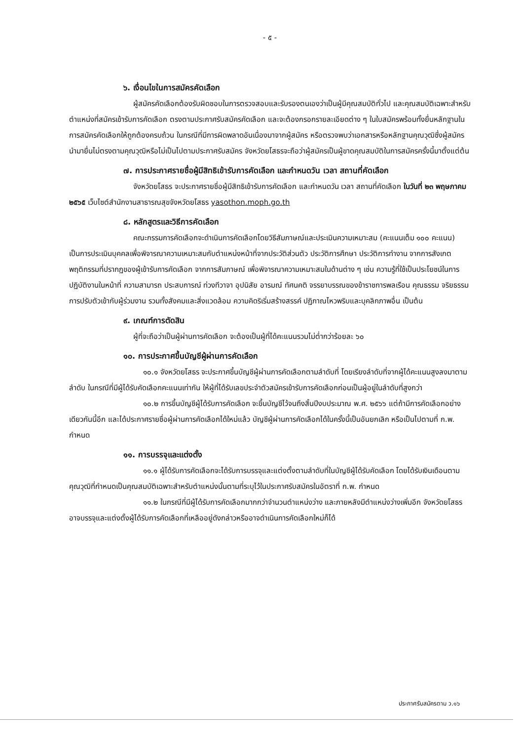- ๕ -
๖. เงื่อนไขในการสมัครคัดเลือก
ผู้สมัครคัดเลือกต้องรับผิดชอบในการตรวจสอบและรับรองตนเองว่าเป็นผู้มีคุณสมบัติทั่วไป และคุณสมบัติเฉพาะสำหรับตำแหน่งที่สมัครเข้ารับการคัดเลือก ตรงตามประกาศรับสมัครคัดเลือก และจะต้องกรอกรายละเอียดต่าง ๆ ในใบสมัครพร้อมทั้งยื่นหลักฐานในการสมัครคัดเลือกให้ถูกต้องครบถ้วน ในกรณีที่มีการผิดพลาดอันเนื่องมาจากผู้สมัคร หรือตรวจพบว่าเอกสารหรือหลักฐานคุณวุฒิซึ่งผู้สมัครนำมายื่นไม่ตรงตามคุณวุฒิหรือไม่เป็นไปตามประกาศรับสมัคร จังหวัดยโสธรจะถือว่าผู้สมัครเป็นผู้ขาดคุณสมบัติในการสมัครครั้งนี้มาตั้งแต่ต้น
๗. การประกาศรายชื่อผู้มีสิทธิเข้ารับการคัดเลือก และกำหนดวัน เวลา สถานที่คัดเลือก
จังหวัดยโสธร จะประกาศรายชื่อผู้มีสิทธิเข้ารับการคัดเลือก และกำหนดวัน เวลา สถานที่คัดเลือก ในวันที่ ๒๓ พฤษภาคม ๒๕๖๕ เว็บไซต์สำนักงานสาธารณสุขจังหวัดยโสธร yasothon.moph.go.th
๘. หลักสูตรและวิธีการคัดเลือก
คณะกรรมการคัดเลือกจะดำเนินการคัดเลือกโดยวิธีสัมภาษณ์และประเมินความเหมาะสม (คะแนนเต็ม ๑๐๐ คะแนน) เป็นการประเมินบุคคลเพื่อพิจารณาความเหมาะสมกับตำแหน่งหน้าที่จากประวัติส่วนตัว ประวัติการศึกษา ประวัติการทำงาน จากการสังเกตพฤติกรรมที่ปรากฏของผู้เข้ารับการคัดเลือก จากการสัมภาษณ์ เพื่อพิจารณาความเหมาะสมในด้านต่าง ๆ เช่น ความรู้ที่ใช้เป็นประโยชน์ในการปฏิบัติงานในหน้าที่ ความสามารถ ประสบการณ์ ท่วงทีวาจา อุปนิสัย อารมณ์ ทัศนคติ จรรยาบรรณของข้าราชการพลเรือน คุณธรรม จริยธรรม การปรับตัวเข้ากับผู้ร่วมงาน รวมทั้งสังคมและสิ่งแวดล้อม ความคิดริเริ่มสร้างสรรค์ ปฏิภาณไหวพริบและบุคลิกภาพอื่น เป็นต้น
๙. เกณฑ์การตัดสิน
ผู้ที่จะถือว่าเป็นผู้ผ่านการคัดเลือก จะต้องเป็นผู้ที่ได้คะแนนรวมไม่ต่ำกว่าร้อยละ ๖๐
๑๐. การประกาศขึ้นบัญชีผู้ผ่านการคัดเลือก
๑๐.๑ จังหวัดยโสธร จะประกาศขึ้นบัญชีผู้ผ่านการคัดเลือกตามลำดับที่ โดยเรียงลำดับที่จากผู้ได้คะแนนสูงลงมาตามลำดับ ในกรณีที่มีผู้ได้รับคัดเลือกคะแนนเท่ากัน ให้ผู้ที่ได้รับเลขประจำตัวสมัครเข้ารับการคัดเลือกก่อนเป็นผู้อยู่ในลำดับที่สูงกว่า
๑๐.๒ การขึ้นบัญชีผู้ได้รับการคัดเลือก จะขึ้นบัญชีไว้จนถึงสิ้นปีงบประมาณ พ.ศ. ๒๕๖๖ แต่ถ้ามีการคัดเลือกอย่างเดียวกันนี้อีก และได้ประกาศรายชื่อผู้ผ่านการคัดเลือกได้ใหม่แล้ว บัญชีผู้ผ่านการคัดเลือกได้ในครั้งนี้เป็นอันยกเลิก หรือเป็นไปตามที่ ก.พ. กำหนด
๑๑. การบรรจุและแต่งตั้ง
๑๑.๑ ผู้ได้รับการคัดเลือกจะได้รับการบรรจุและแต่งตั้งตามลำดับที่ในบัญชีผู้ได้รับคัดเลือก โดยได้รับเงินเดือนตามคุณวุฒิที่กำหนดเป็นคุณสมบัติเฉพาะสำหรับตำแหน่งนั้นตามที่ระบุไว้ในประกาศรับสมัครในอัตราที่ ก.พ. กำหนด
๑๑.๒ ในกรณีที่มีผู้ได้รับการคัดเลือกมากกว่าจำนวนตำแหน่งว่าง และภายหลังมีตำแหน่งว่างเพิ่มอีก จังหวัดยโสธรอาจบรรจุและแต่งตั้งผู้ได้รับการคัดเลือกที่เหลืออยู่ดังกล่าวหรืออาจดำเนินการคัดเลือกใหม่ก็ได้
ประกาศรับสมัครตาม ว.๑๖